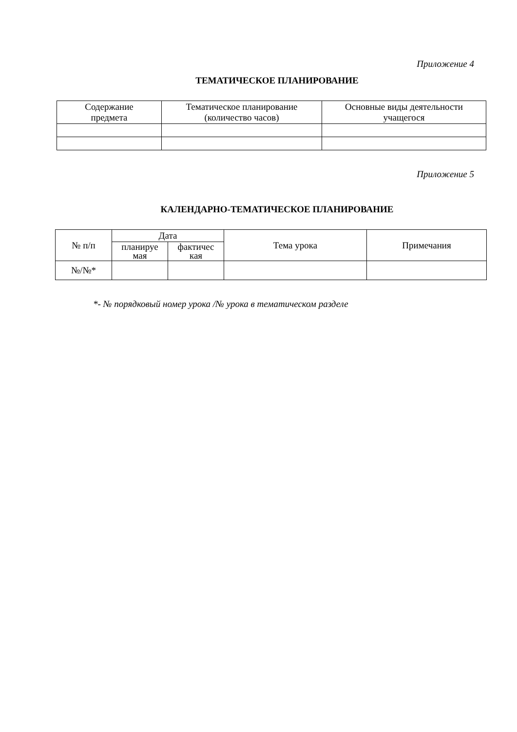Приложение 4
ТЕМАТИЧЕСКОЕ ПЛАНИРОВАНИЕ
| Содержание предмета | Тематическое планирование (количество часов) | Основные виды деятельности учащегося |
| --- | --- | --- |
Приложение 5
КАЛЕНДАРНО-ТЕМАТИЧЕСКОЕ ПЛАНИРОВАНИЕ
| № п/п | Дата | | Тема урока | Примечания |
| --- | --- | --- | --- | --- |
| | планируе мая | фактичес кая | | |
| №/№* | | | | |
*- № порядковый номер урока /№ урока в тематическом разделе